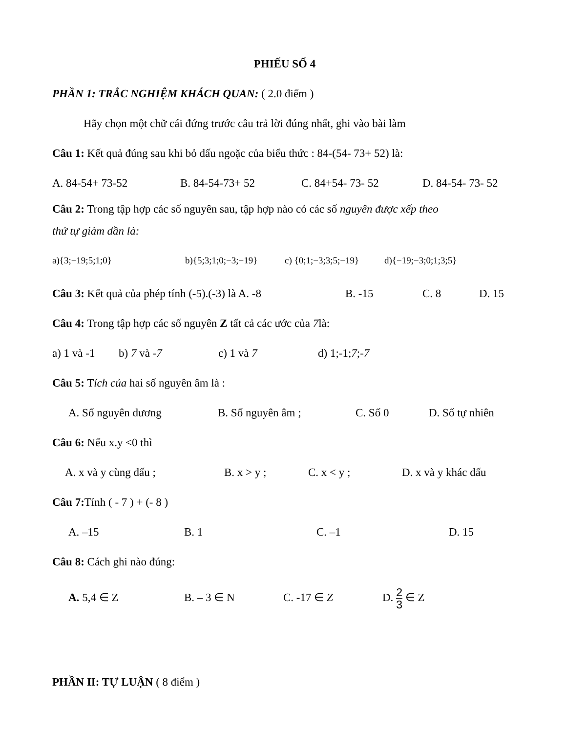PHIẾU SỐ 4
PHẦN 1: TRẮC NGHIỆM KHÁCH QUAN: ( 2.0 điểm )
Hãy chọn một chữ cái đứng trước câu trả lời đúng nhất, ghi vào bài làm
Câu 1: Kết quả đúng sau khi bỏ dấu ngoặc của biểu thức : 84-(54- 73+ 52) là:
A. 84-54+ 73-52 B. 84-54-73+ 52 C. 84+54- 73- 52 D. 84-54- 73- 52
Câu 2: Trong tập hợp các số nguyên sau, tập hợp nào có các số nguyên được xếp theo
thứ tự giảm dần là:
a){3;−19;5;1;0} b){5;3;1;0;−3;−19} c) {0;1;−3;3;5;−19} d){−19;−3;0;1;3;5}
Câu 3: Kết quả của phép tính (-5).(-3) là A. -8 B. -15 C. 8 D. 15
Câu 4: Trong tập hợp các số nguyên Z tất cả các ước của 7là:
a) 1 và -1 b) 7 và -7 c) 1 và 7 d) 1;-1;7;-7
Câu 5: Tích của hai số nguyên âm là :
A. Số nguyên dương B. Số nguyên âm ; C. Số 0 D. Số tự nhiên
Câu 6: Nếu x.y <0 thì
A. x và y cùng dấu ; B. x > y ; C. x < y ; D. x và y khác dấu
Câu 7: Tính ( - 7 ) + (- 8 )
A. –15 B. 1 C. –1 D. 15
Câu 8: Cách ghi nào đúng:
A. 5,4 ∈ Z B. – 3 ∈ N C. -17 ∈ Z D. 2 3 ∈ Z
PHẦN II: TỰ LUẬN ( 8 điểm )